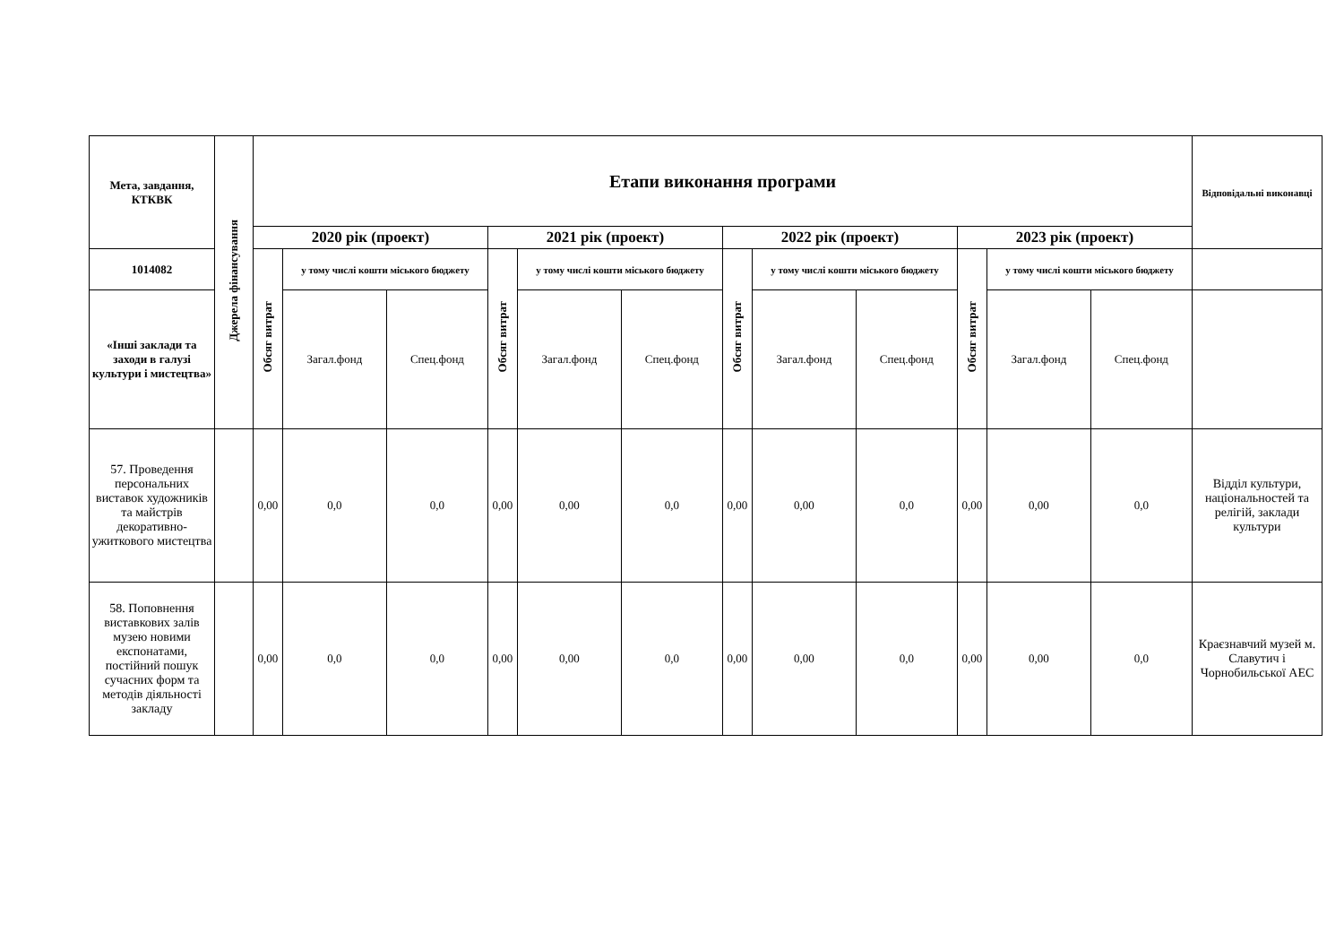| Мета, завдання, КТКВК | Джерела фінансування | Етапи виконання програми | | | | | | | | | | | | Відповідальні виконавці |
| --- | --- | --- | --- | --- | --- | --- | --- | --- | --- | --- | --- | --- | --- | --- |
| | | 2020 рік (проект) | | | 2021 рік (проект) | | | 2022 рік (проект) | | | 2023 рік (проект) | | | |
| 1014082 | | Обсяг витрат | у тому числі кошти міського бюджету | | Обсяг витрат | у тому числі кошти міського бюджету | | Обсяг витрат | у тому числі кошти міського бюджету | | Обсяг витрат | у тому числі кошти міського бюджету | | |
| «Інші заклади та заходи в галузі культури і мистецтва» | | | Загал.фонд | Спец.фонд | | Загал.фонд | Спец.фонд | | Загал.фонд | Спец.фонд | | Загал.фонд | Спец.фонд | |
| 57. Проведення персональних виставок художників та майстрів декоративно-ужиткового мистецтва | | 0,00 | 0,0 | 0,0 | 0,00 | 0,00 | 0,0 | 0,00 | 0,00 | 0,0 | 0,00 | 0,00 | 0,0 | Відділ культури, національностей та релігій, заклади культури |
| 58. Поповнення виставкових залів музею новими експонатами, постійний пошук сучасних форм та методів діяльності закладу | | 0,00 | 0,0 | 0,0 | 0,00 | 0,00 | 0,0 | 0,00 | 0,00 | 0,0 | 0,00 | 0,00 | 0,0 | Краєзнавчий музей м. Славутич і Чорнобильської АЕС |